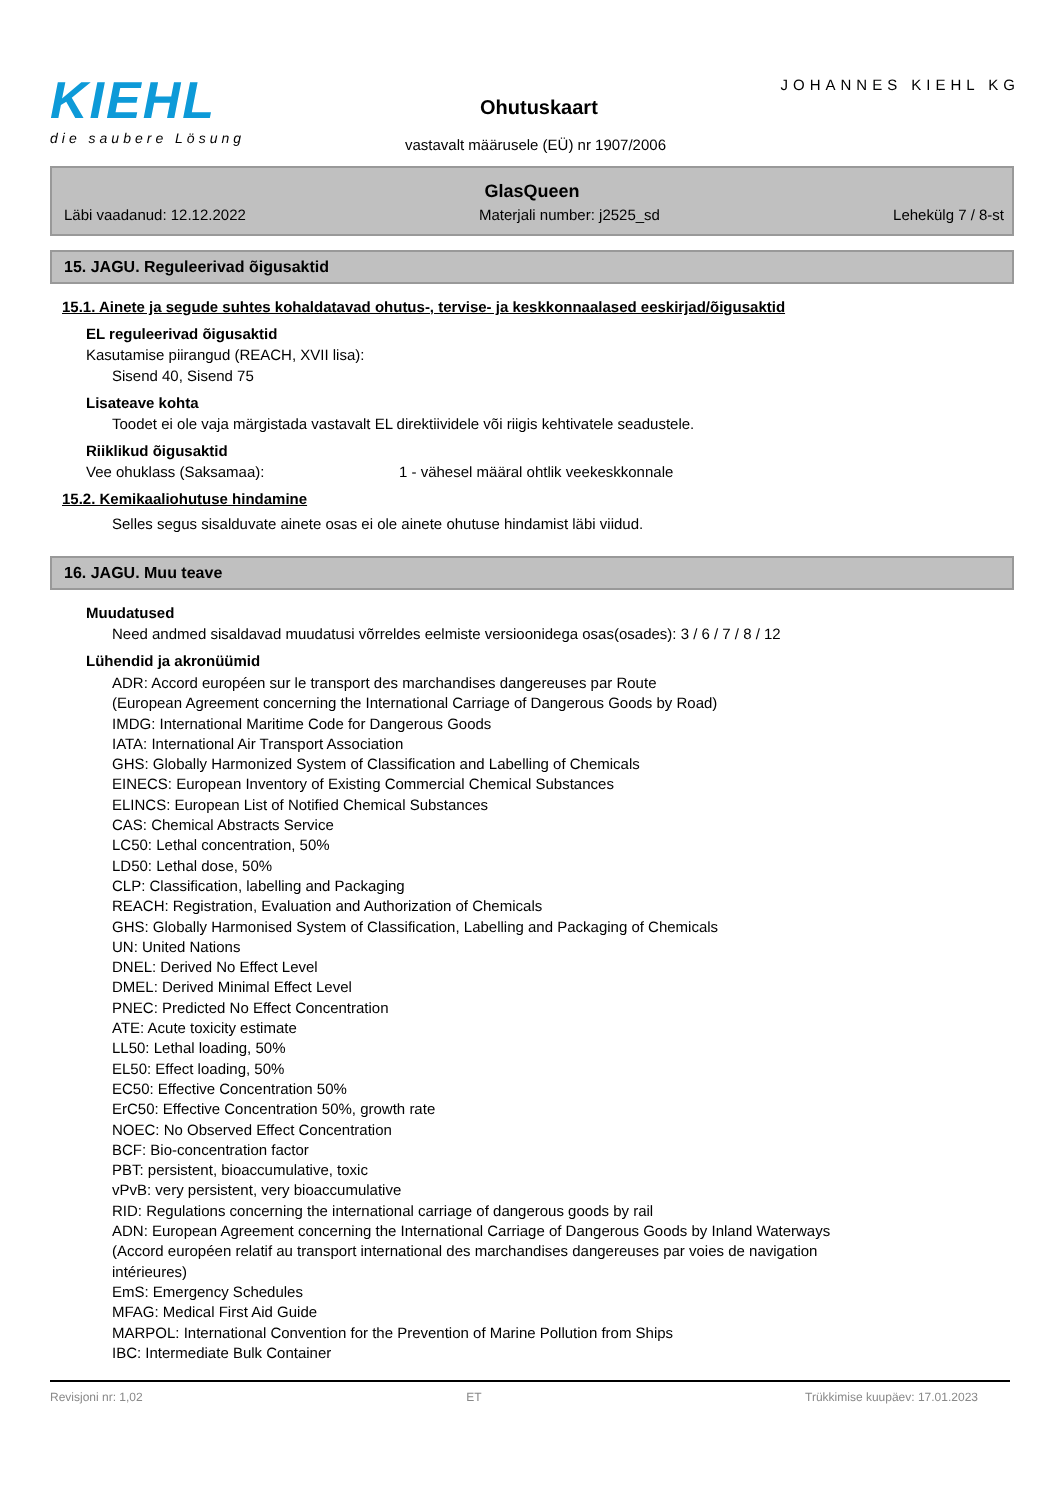KIEHL
die saubere Lösung
JOHANNES KIEHL KG
Ohutuskaart
vastavalt määrusele (EÜ) nr 1907/2006
GlasQueen
Läbi vaadanud: 12.12.2022 Materjali number: j2525_sd Lehekülg 7 / 8-st
15. JAGU. Reguleerivad õigusaktid
15.1. Ainete ja segude suhtes kohaldatavad ohutus-, tervise- ja keskkonnaalased eeskirjad/õigusaktid
EL reguleerivad õigusaktid
Kasutamise piirangud (REACH, XVII lisa):
Sisend 40, Sisend 75
Lisateave kohta
Toodet ei ole vaja märgistada vastavalt EL direktiividele või riigis kehtivatele seadustele.
Riiklikud õigusaktid
Vee ohuklass (Saksamaa): 1 - vähesel määral ohtlik veekeskkonnale
15.2. Kemikaaliohutuse hindamine
Selles segus sisalduvate ainete osas ei ole ainete ohutuse hindamist läbi viidud.
16. JAGU. Muu teave
Muudatused
Need andmed sisaldavad muudatusi võrreldes eelmiste versioonidega osas(osades): 3 / 6 / 7 / 8 / 12
Lühendid ja akronüümid
ADR: Accord européen sur le transport des marchandises dangereuses par Route
(European Agreement concerning the International Carriage of Dangerous Goods by Road)
IMDG: International Maritime Code for Dangerous Goods
IATA: International Air Transport Association
GHS: Globally Harmonized System of Classification and Labelling of Chemicals
EINECS: European Inventory of Existing Commercial Chemical Substances
ELINCS: European List of Notified Chemical Substances
CAS: Chemical Abstracts Service
LC50: Lethal concentration, 50%
LD50: Lethal dose, 50%
CLP: Classification, labelling and Packaging
REACH: Registration, Evaluation and Authorization of Chemicals
GHS: Globally Harmonised System of Classification, Labelling and Packaging of Chemicals
UN: United Nations
DNEL: Derived No Effect Level
DMEL: Derived Minimal Effect Level
PNEC: Predicted No Effect Concentration
ATE: Acute toxicity estimate
LL50: Lethal loading, 50%
EL50: Effect loading, 50%
EC50: Effective Concentration 50%
ErC50: Effective Concentration 50%, growth rate
NOEC: No Observed Effect Concentration
BCF: Bio-concentration factor
PBT: persistent, bioaccumulative, toxic
vPvB: very persistent, very bioaccumulative
RID: Regulations concerning the international carriage of dangerous goods by rail
ADN: European Agreement concerning the International Carriage of Dangerous Goods by Inland Waterways
(Accord européen relatif au transport international des marchandises dangereuses par voies de navigation
intérieures)
EmS: Emergency Schedules
MFAG: Medical First Aid Guide
MARPOL: International Convention for the Prevention of Marine Pollution from Ships
IBC: Intermediate Bulk Container
Revisjoni nr: 1,02 ET Trükkimise kuupäev: 17.01.2023